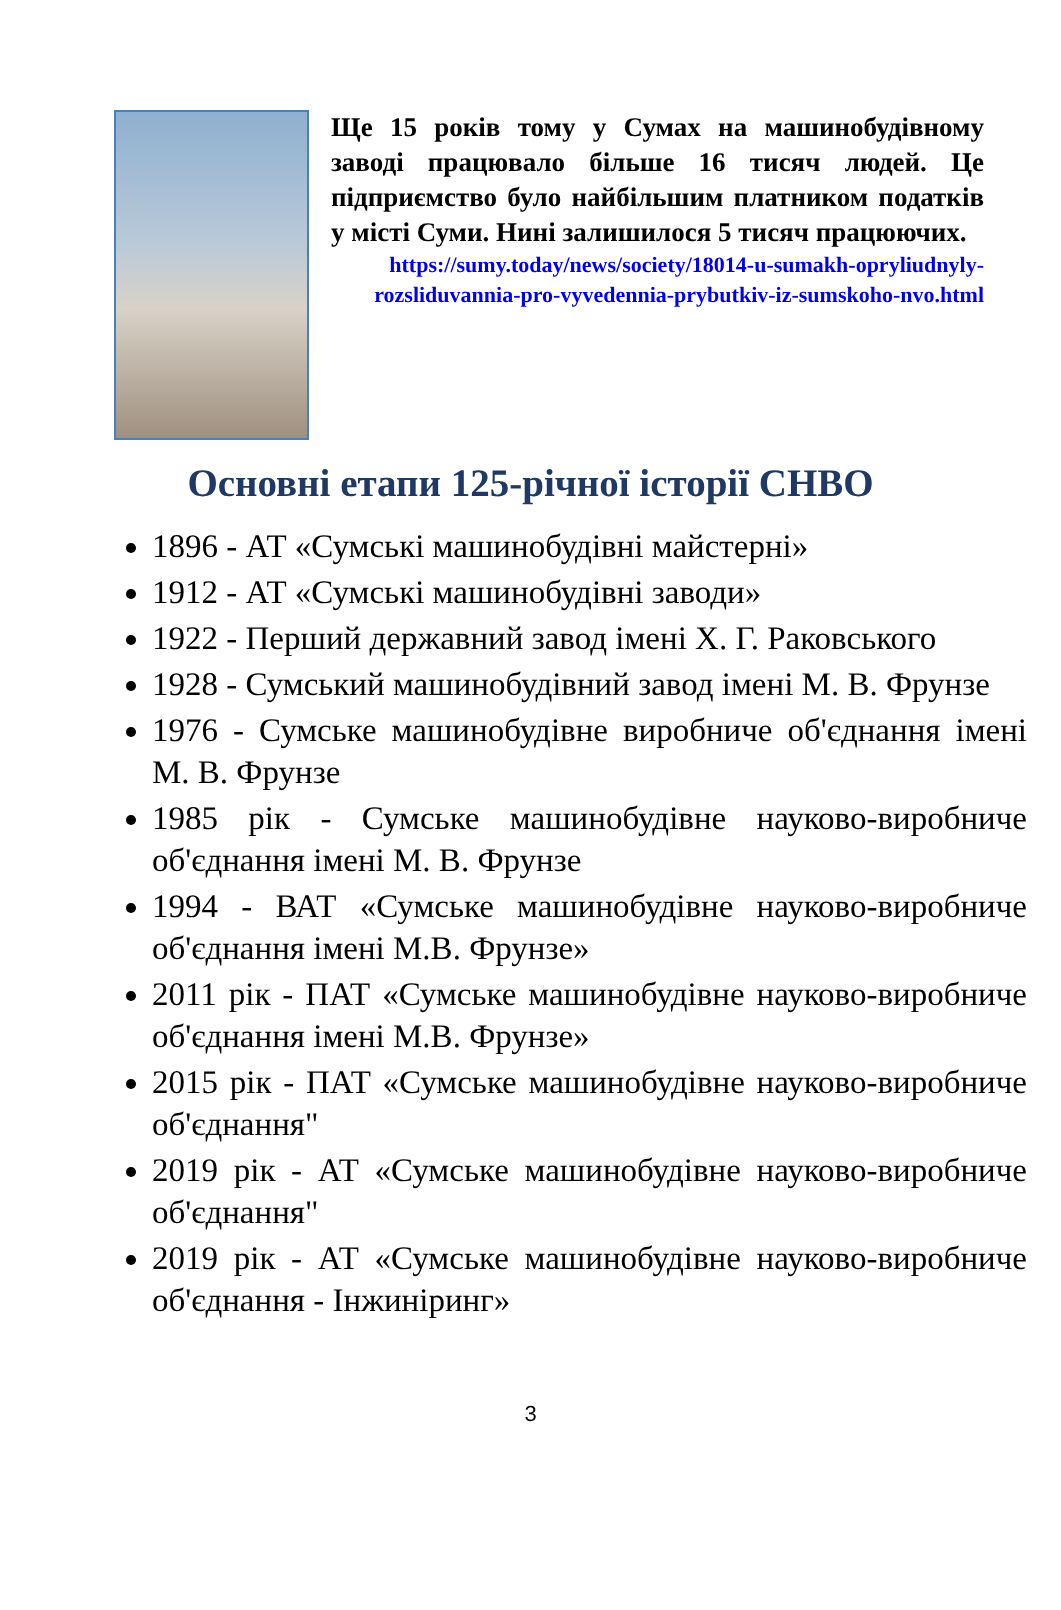Ще 15 років тому у Сумах на машинобудівному заводі працювало більше 16 тисяч людей. Це підприємство було найбільшим платником податків у місті Суми. Нині залишилося 5 тисяч працюючих.
https://sumy.today/news/society/18014-u-sumakh-opryliudnyly-rozsliduvannia-pro-vyvedennia-prybutkiv-iz-sumskoho-nvo.html
Основні етапи 125-річної історії СНВО
1896 - АТ «Сумські машинобудівні майстерні»
1912 - АТ «Сумські машинобудівні заводи»
1922 - Перший державний завод імені Х. Г. Раковського
1928 - Сумський машинобудівний завод імені М. В. Фрунзе
1976 - Сумське машинобудівне виробниче об'єднання імені М. В. Фрунзе
1985 рік - Сумське машинобудівне науково-виробниче об'єднання імені М. В. Фрунзе
1994 - ВАТ «Сумське машинобудівне науково-виробниче об'єднання імені М.В. Фрунзе»
2011 рік - ПАТ «Сумське машинобудівне науково-виробниче об'єднання імені М.В. Фрунзе»
2015 рік - ПАТ «Сумське машинобудівне науково-виробниче об'єднання"
2019 рік - АТ «Сумське машинобудівне науково-виробниче об'єднання"
2019 рік - АТ «Сумське машинобудівне науково-виробниче об'єднання - Інжиніринг»
3